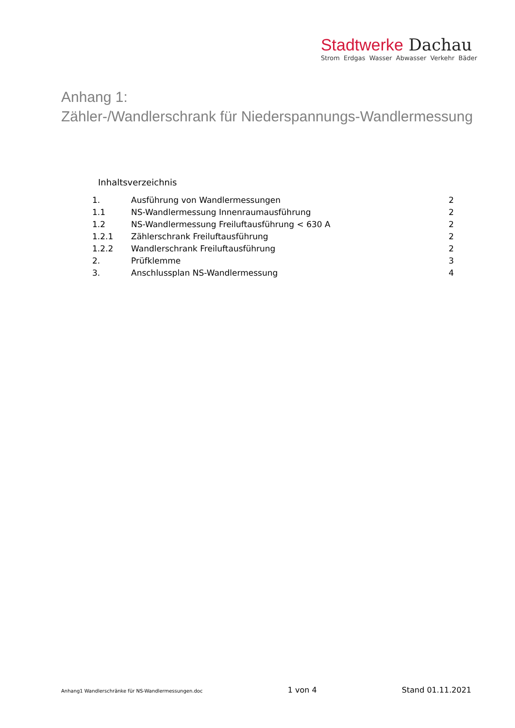Stadtwerke Dachau
Strom Erdgas Wasser Abwasser Verkehr Bäder
Anhang 1:
Zähler-/Wandlerschrank für Niederspannungs-Wandlermessung
Inhaltsverzeichnis
1. Ausführung von Wandlermessungen 2
1.1 NS-Wandlermessung Innenraumausführung 2
1.2 NS-Wandlermessung Freiluftausführung < 630 A 2
1.2.1 Zählerschrank Freiluftausführung 2
1.2.2 Wandlerschrank Freiluftausführung 2
2. Prüfklemme 3
3. Anschlussplan NS-Wandlermessung 4
Anhang1 Wandlerschränke für NS-Wandlermessungen.doc 1 von 4 Stand 01.11.2021